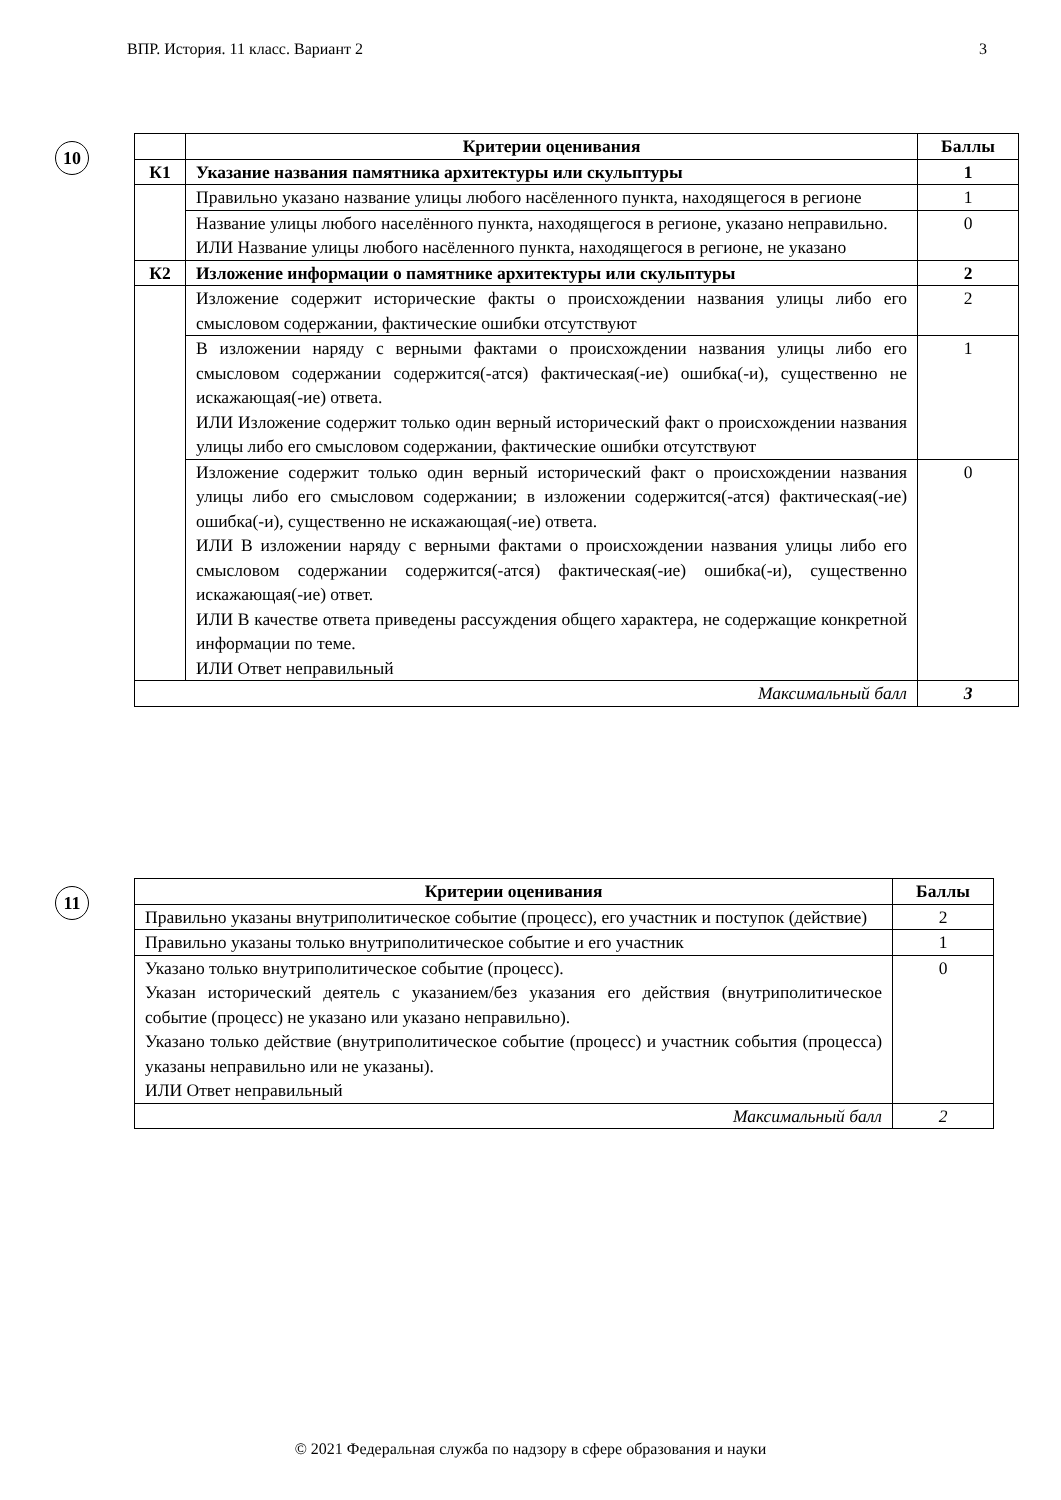ВПР. История. 11 класс. Вариант 2 3
10
| | Критерии оценивания | Баллы |
| --- | --- | --- |
| К1 | Указание названия памятника архитектуры или скульптуры | 1 |
| | Правильно указано название улицы любого насёленного пункта, находящегося в регионе | 1 |
| | Название улицы любого населённого пункта, находящегося в регионе, указано неправильно. ИЛИ Название улицы любого насёленного пункта, находящегося в регионе, не указано | 0 |
| К2 | Изложение информации о памятнике архитектуры или скульптуры | 2 |
| | Изложение содержит исторические факты о происхождении названия улицы либо его смысловом содержании, фактические ошибки отсутствуют | 2 |
| | В изложении наряду с верными фактами о происхождении названия улицы либо его смысловом содержании содержится(-атся) фактическая(-ие) ошибка(-и), существенно не искажающая(-ие) ответа. ИЛИ Изложение содержит только один верный исторический факт о происхождении названия улицы либо его смысловом содержании, фактические ошибки отсутствуют | 1 |
| | Изложение содержит только один верный исторический факт о происхождении названия улицы либо его смысловом содержании; в изложении содержится(-атся) фактическая(-ие) ошибка(-и), существенно не искажающая(-ие) ответа. ИЛИ В изложении наряду с верными фактами о происхождении названия улицы либо его смысловом содержании содержится(-атся) фактическая(-ие) ошибка(-и), существенно искажающая(-ие) ответ. ИЛИ В качестве ответа приведены рассуждения общего характера, не содержащие конкретной информации по теме. ИЛИ Ответ неправильный | 0 |
| Максимальный балл | | 3 |
11
| Критерии оценивания | Баллы |
| --- | --- |
| Правильно указаны внутриполитическое событие (процесс), его участник и поступок (действие) | 2 |
| Правильно указаны только внутриполитическое событие и его участник | 1 |
| Указано только внутриполитическое событие (процесс). Указан исторический деятель с указанием/без указания его действия (внутриполитическое событие (процесс) не указано или указано неправильно). Указано только действие (внутриполитическое событие (процесс) и участник события (процесса) указаны неправильно или не указаны). ИЛИ Ответ неправильный | 0 |
| Максимальный балл | 2 |
© 2021 Федеральная служба по надзору в сфере образования и науки